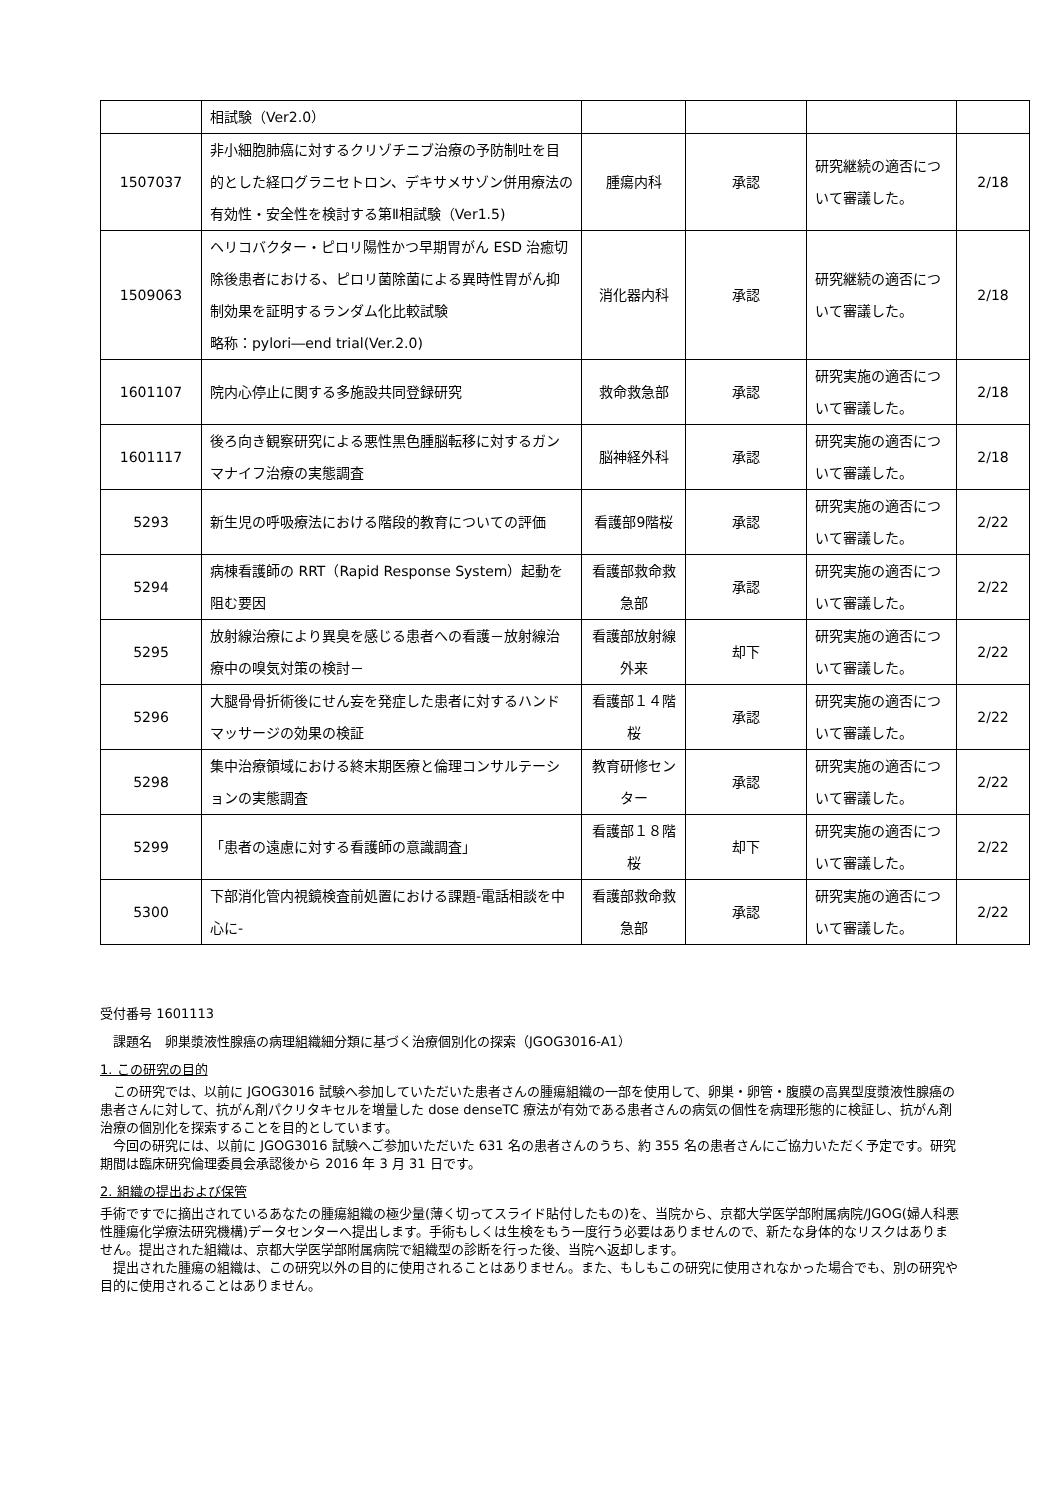| | 相試験（Ver2.0） | | | | |
| 1507037 | 非小細胞肺癌に対するクリゾチニブ治療の予防制吐を目的とした経口グラニセトロン、デキサメサゾン併用療法の有効性・安全性を検討する第Ⅱ相試験（Ver1.5) | 腫瘍内科 | 承認 | 研究継続の適否について審議した。 | 2/18 |
| 1509063 | ヘリコバクター・ピロリ陽性かつ早期胃がん ESD 治癒切除後患者における、ピロリ菌除菌による異時性胃がん抑制効果を証明するランダム化比較試験 略称：pylori―end trial(Ver.2.0) | 消化器内科 | 承認 | 研究継続の適否について審議した。 | 2/18 |
| 1601107 | 院内心停止に関する多施設共同登録研究 | 救命救急部 | 承認 | 研究実施の適否について審議した。 | 2/18 |
| 1601117 | 後ろ向き観察研究による悪性黒色腫脳転移に対するガンマナイフ治療の実態調査 | 脳神経外科 | 承認 | 研究実施の適否について審議した。 | 2/18 |
| 5293 | 新生児の呼吸療法における階段的教育についての評価 | 看護部9階桜 | 承認 | 研究実施の適否について審議した。 | 2/22 |
| 5294 | 病棟看護師の RRT（Rapid Response System）起動を阻む要因 | 看護部救命救急部 | 承認 | 研究実施の適否について審議した。 | 2/22 |
| 5295 | 放射線治療により異臭を感じる患者への看護－放射線治療中の嗅気対策の検討－ | 看護部放射線外来 | 却下 | 研究実施の適否について審議した。 | 2/22 |
| 5296 | 大腿骨骨折術後にせん妄を発症した患者に対するハンドマッサージの効果の検証 | 看護部１４階桜 | 承認 | 研究実施の適否について審議した。 | 2/22 |
| 5298 | 集中治療領域における終末期医療と倫理コンサルテーションの実態調査 | 教育研修センター | 承認 | 研究実施の適否について審議した。 | 2/22 |
| 5299 | 「患者の遠慮に対する看護師の意識調査」 | 看護部１８階桜 | 却下 | 研究実施の適否について審議した。 | 2/22 |
| 5300 | 下部消化管内視鏡検査前処置における課題‐電話相談を中心に‐ | 看護部救命救急部 | 承認 | 研究実施の適否について審議した。 | 2/22 |
受付番号 1601113
　課題名　卵巣漿液性腺癌の病理組織細分類に基づく治療個別化の探索（JGOG3016-A1）
1. この研究の目的
　この研究では、以前に JGOG3016 試験へ参加していただいた患者さんの腫瘍組織の一部を使用して、卵巣・卵管・腹膜の高異型度漿液性腺癌の患者さんに対して、抗がん剤パクリタキセルを増量した dose denseTC 療法が有効である患者さんの病気の個性を病理形態的に検証し、抗がん剤治療の個別化を探索することを目的としています。
　今回の研究には、以前に JGOG3016 試験へご参加いただいた 631 名の患者さんのうち、約 355 名の患者さんにご協力いただく予定です。研究期間は臨床研究倫理委員会承認後から 2016 年 3 月 31 日です。
2. 組織の提出および保管
手術ですでに摘出されているあなたの腫瘍組織の極少量(薄く切ってスライド貼付したもの)を、当院から、京都大学医学部附属病院/JGOG(婦人科悪性腫瘍化学療法研究機構)データセンターへ提出します。手術もしくは生検をもう一度行う必要はありませんので、新たな身体的なリスクはありません。提出された組織は、京都大学医学部附属病院で組織型の診断を行った後、当院へ返却します。
　提出された腫瘍の組織は、この研究以外の目的に使用されることはありません。また、もしもこの研究に使用されなかった場合でも、別の研究や目的に使用されることはありません。